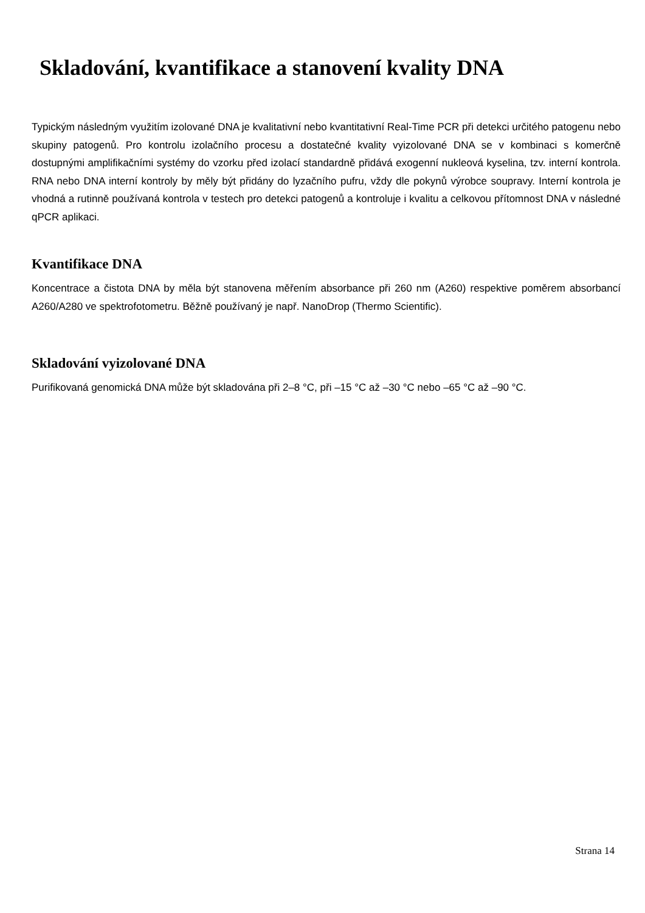Skladování, kvantifikace a stanovení kvality DNA
Typickým následným využitím izolované DNA je kvalitativní nebo kvantitativní Real-Time PCR při detekci určitého patogenu nebo skupiny patogenů. Pro kontrolu izolačního procesu a dostatečné kvality vyizolované DNA se v kombinaci s komerčně dostupnými amplifikačními systémy do vzorku před izolací standardně přidává exogenní nukleová kyselina, tzv. interní kontrola. RNA nebo DNA interní kontroly by měly být přidány do lyzačního pufru, vždy dle pokynů výrobce soupravy. Interní kontrola je vhodná a rutinně používaná kontrola v testech pro detekci patogenů a kontroluje i kvalitu a celkovou přítomnost DNA v následné qPCR aplikaci.
Kvantifikace DNA
Koncentrace a čistota DNA by měla být stanovena měřením absorbance při 260 nm (A260) respektive poměrem absorbancí A260/A280 ve spektrofotometru. Běžně používaný je např. NanoDrop (Thermo Scientific).
Skladování vyizolované DNA
Purifikovaná genomická DNA může být skladována při 2–8 °C, při –15 °C až –30 °C nebo –65 °C až –90 °C.
Strana 14